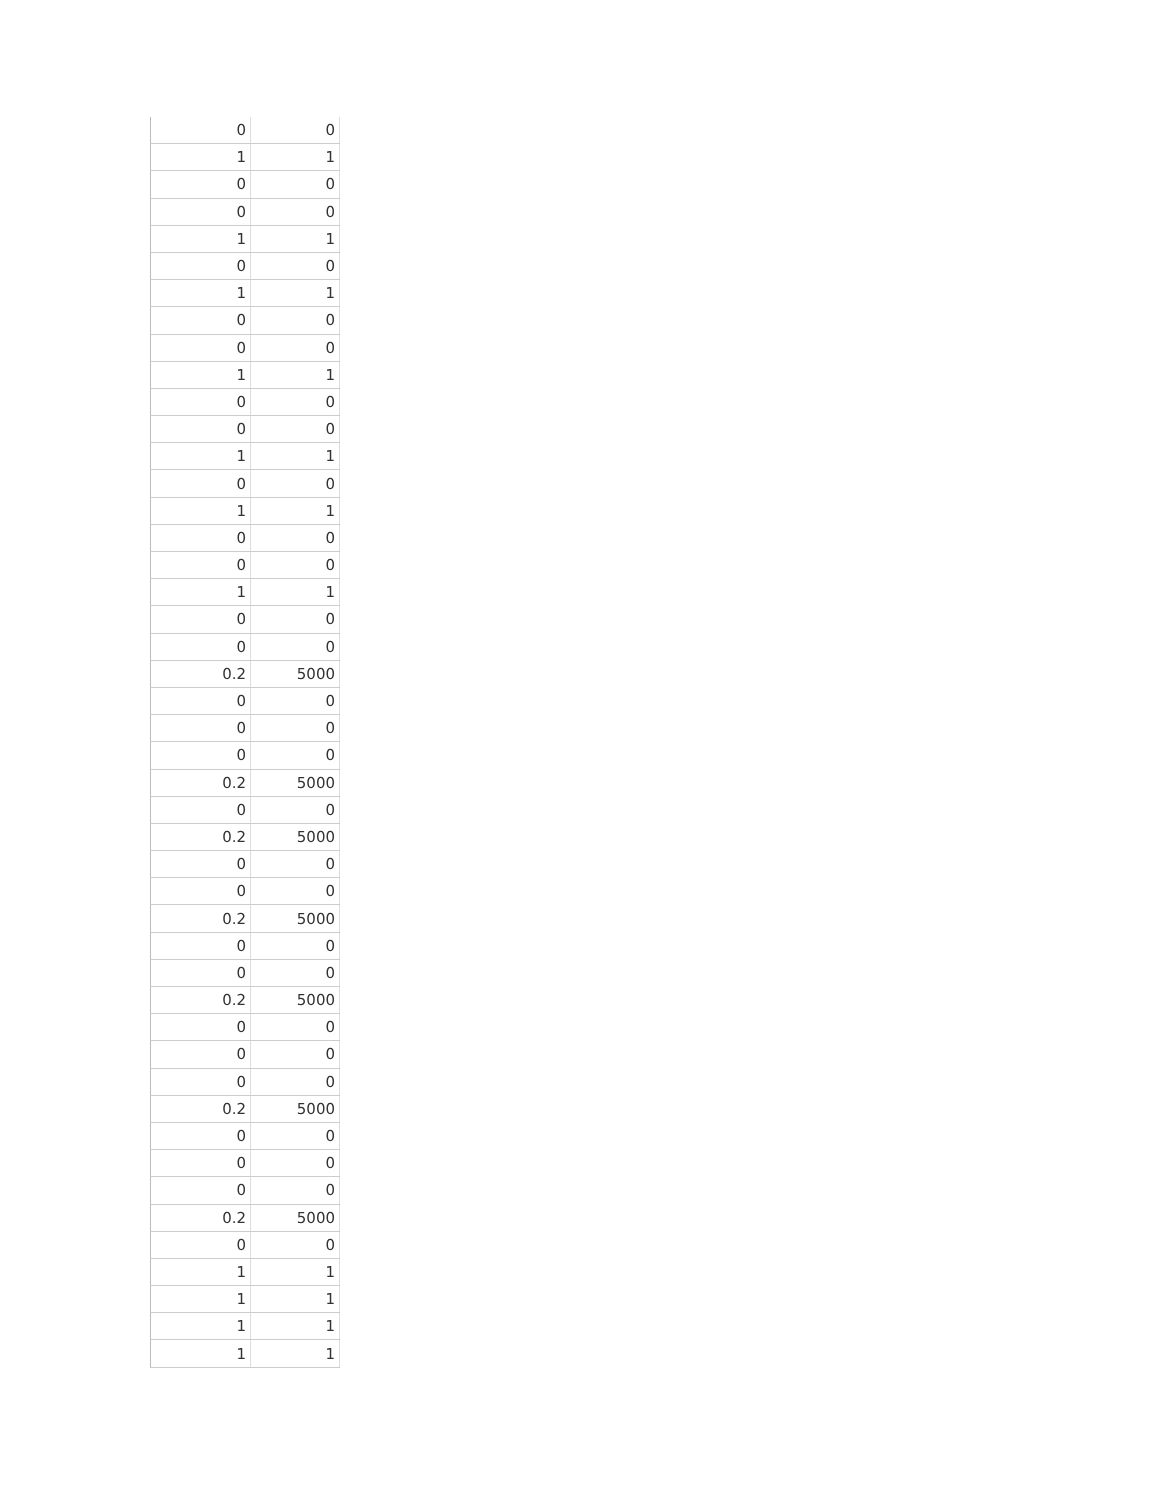| 0 | 0 |
| 1 | 1 |
| 0 | 0 |
| 0 | 0 |
| 1 | 1 |
| 0 | 0 |
| 1 | 1 |
| 0 | 0 |
| 0 | 0 |
| 1 | 1 |
| 0 | 0 |
| 0 | 0 |
| 1 | 1 |
| 0 | 0 |
| 1 | 1 |
| 0 | 0 |
| 0 | 0 |
| 1 | 1 |
| 0 | 0 |
| 0 | 0 |
| 0.2 | 5000 |
| 0 | 0 |
| 0 | 0 |
| 0 | 0 |
| 0.2 | 5000 |
| 0 | 0 |
| 0.2 | 5000 |
| 0 | 0 |
| 0 | 0 |
| 0.2 | 5000 |
| 0 | 0 |
| 0 | 0 |
| 0.2 | 5000 |
| 0 | 0 |
| 0 | 0 |
| 0 | 0 |
| 0.2 | 5000 |
| 0 | 0 |
| 0 | 0 |
| 0 | 0 |
| 0.2 | 5000 |
| 0 | 0 |
| 1 | 1 |
| 1 | 1 |
| 1 | 1 |
| 1 | 1 |